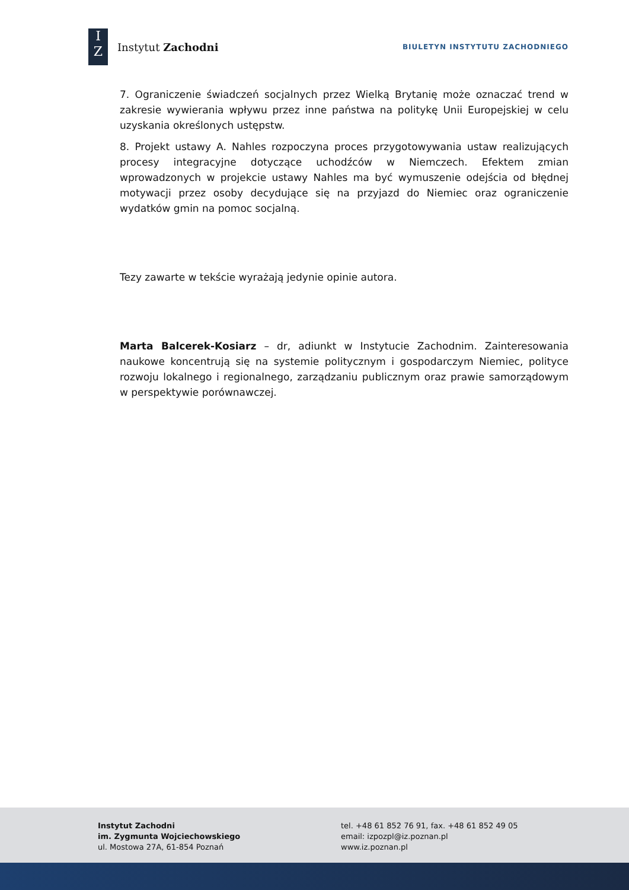I
Z
Instytut Zachodni
BIULETYN INSTYTUTU ZACHODNIEGO
7. Ograniczenie świadczeń socjalnych przez Wielką Brytanię może oznaczać trend w zakresie wywierania wpływu przez inne państwa na politykę Unii Europejskiej w celu uzyskania określonych ustępstw.
8. Projekt ustawy A. Nahles rozpoczyna proces przygotowywania ustaw realizujących procesy integracyjne dotyczące uchodźców w Niemczech. Efektem zmian wprowadzonych w projekcie ustawy Nahles ma być wymuszenie odejścia od błędnej motywacji przez osoby decydujące się na przyjazd do Niemiec oraz ograniczenie wydatków gmin na pomoc socjalną.
Tezy zawarte w tekście wyrażają jedynie opinie autora.
Marta Balcerek-Kosiarz – dr, adiunkt w Instytucie Zachodnim. Zainteresowania naukowe koncentrują się na systemie politycznym i gospodarczym Niemiec, polityce rozwoju lokalnego i regionalnego, zarządzaniu publicznym oraz prawie samorządowym w perspektywie porównawczej.
Instytut Zachodni
im. Zygmunta Wojciechowskiego
ul. Mostowa 27A, 61-854 Poznań
tel. +48 61 852 76 91, fax. +48 61 852 49 05
email: izpozpl@iz.poznan.pl
www.iz.poznan.pl